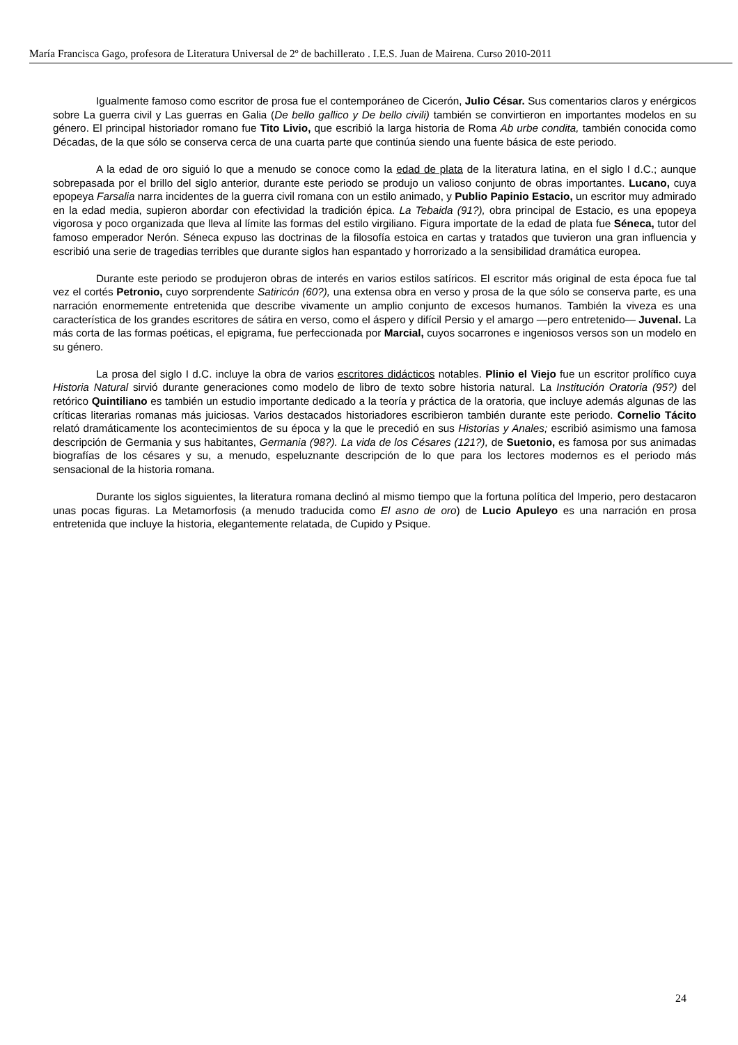María Francisca Gago, profesora de Literatura Universal de 2º de bachillerato . I.E.S. Juan de Mairena. Curso 2010-2011
Igualmente famoso como escritor de prosa fue el contemporáneo de Cicerón, Julio César. Sus comentarios claros y enérgicos sobre La guerra civil y Las guerras en Galia (De bello gallico y De bello civili) también se convirtieron en importantes modelos en su género. El principal historiador romano fue Tito Livio, que escribió la larga historia de Roma Ab urbe condita, también conocida como Décadas, de la que sólo se conserva cerca de una cuarta parte que continúa siendo una fuente básica de este periodo.
A la edad de oro siguió lo que a menudo se conoce como la edad de plata de la literatura latina, en el siglo I d.C.; aunque sobrepasada por el brillo del siglo anterior, durante este periodo se produjo un valioso conjunto de obras importantes. Lucano, cuya epopeya Farsalia narra incidentes de la guerra civil romana con un estilo animado, y Publio Papinio Estacio, un escritor muy admirado en la edad media, supieron abordar con efectividad la tradición épica. La Tebaida (91?), obra principal de Estacio, es una epopeya vigorosa y poco organizada que lleva al límite las formas del estilo virgiliano. Figura importate de la edad de plata fue Séneca, tutor del famoso emperador Nerón. Séneca expuso las doctrinas de la filosofía estoica en cartas y tratados que tuvieron una gran influencia y escribió una serie de tragedias terribles que durante siglos han espantado y horrorizado a la sensibilidad dramática europea.
Durante este periodo se produjeron obras de interés en varios estilos satíricos. El escritor más original de esta época fue tal vez el cortés Petronio, cuyo sorprendente Satiricón (60?), una extensa obra en verso y prosa de la que sólo se conserva parte, es una narración enormemente entretenida que describe vivamente un amplio conjunto de excesos humanos. También la viveza es una característica de los grandes escritores de sátira en verso, como el áspero y difícil Persio y el amargo —pero entretenido— Juvenal. La más corta de las formas poéticas, el epigrama, fue perfeccionada por Marcial, cuyos socarrones e ingeniosos versos son un modelo en su género.
La prosa del siglo I d.C. incluye la obra de varios escritores didácticos notables. Plinio el Viejo fue un escritor prolífico cuya Historia Natural sirvió durante generaciones como modelo de libro de texto sobre historia natural. La Institución Oratoria (95?) del retórico Quintiliano es también un estudio importante dedicado a la teoría y práctica de la oratoria, que incluye además algunas de las críticas literarias romanas más juiciosas. Varios destacados historiadores escribieron también durante este periodo. Cornelio Tácito relató dramáticamente los acontecimientos de su época y la que le precedió en sus Historias y Anales; escribió asimismo una famosa descripción de Germania y sus habitantes, Germania (98?). La vida de los Césares (121?), de Suetonio, es famosa por sus animadas biografías de los césares y su, a menudo, espeluznante descripción de lo que para los lectores modernos es el periodo más sensacional de la historia romana.
Durante los siglos siguientes, la literatura romana declinó al mismo tiempo que la fortuna política del Imperio, pero destacaron unas pocas figuras. La Metamorfosis (a menudo traducida como El asno de oro) de Lucio Apuleyo es una narración en prosa entretenida que incluye la historia, elegantemente relatada, de Cupido y Psique.
24